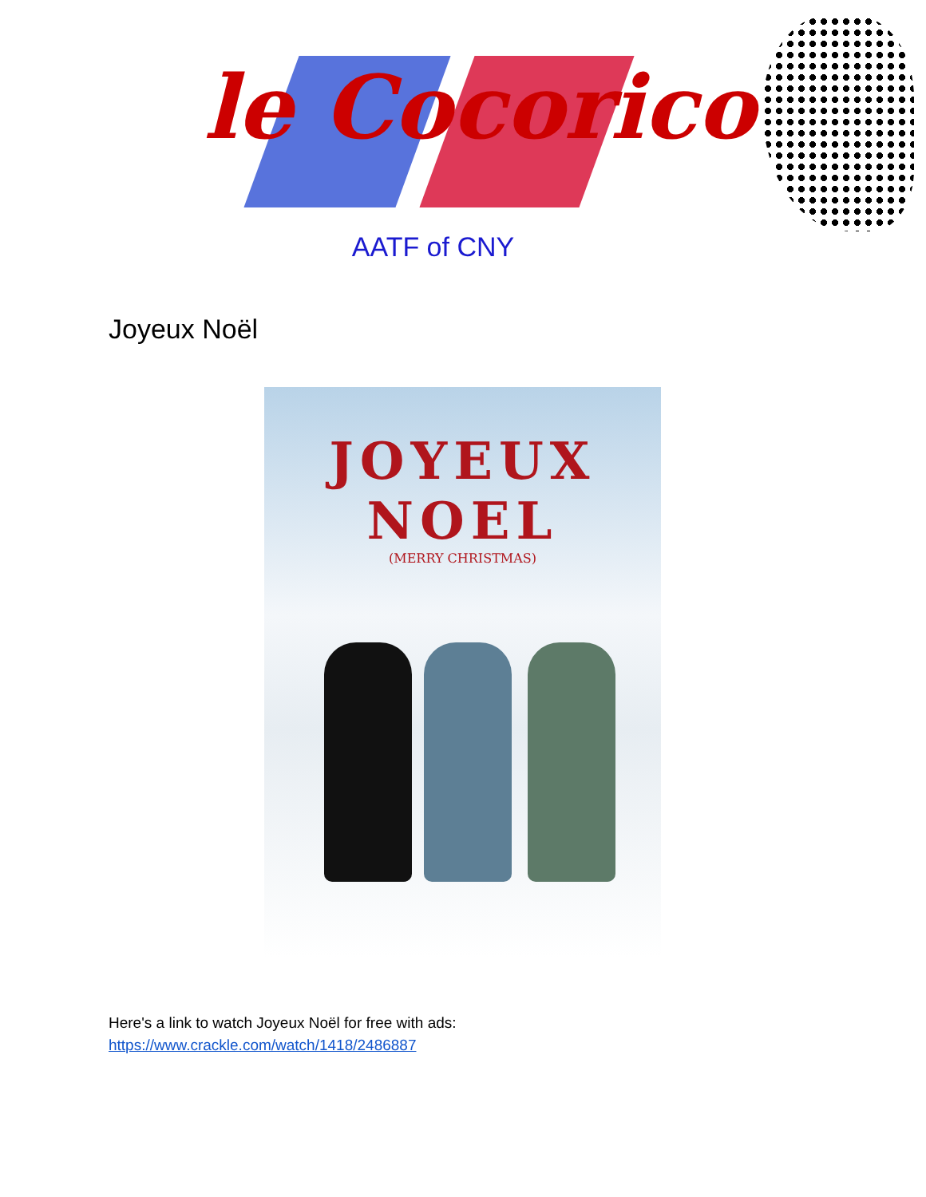le Cocorico
AATF of CNY
Joyeux Noël
JOYEUX NOEL
(MERRY CHRISTMAS)
Here's a link to watch Joyeux Noël for free with ads:
https://www.crackle.com/watch/1418/2486887